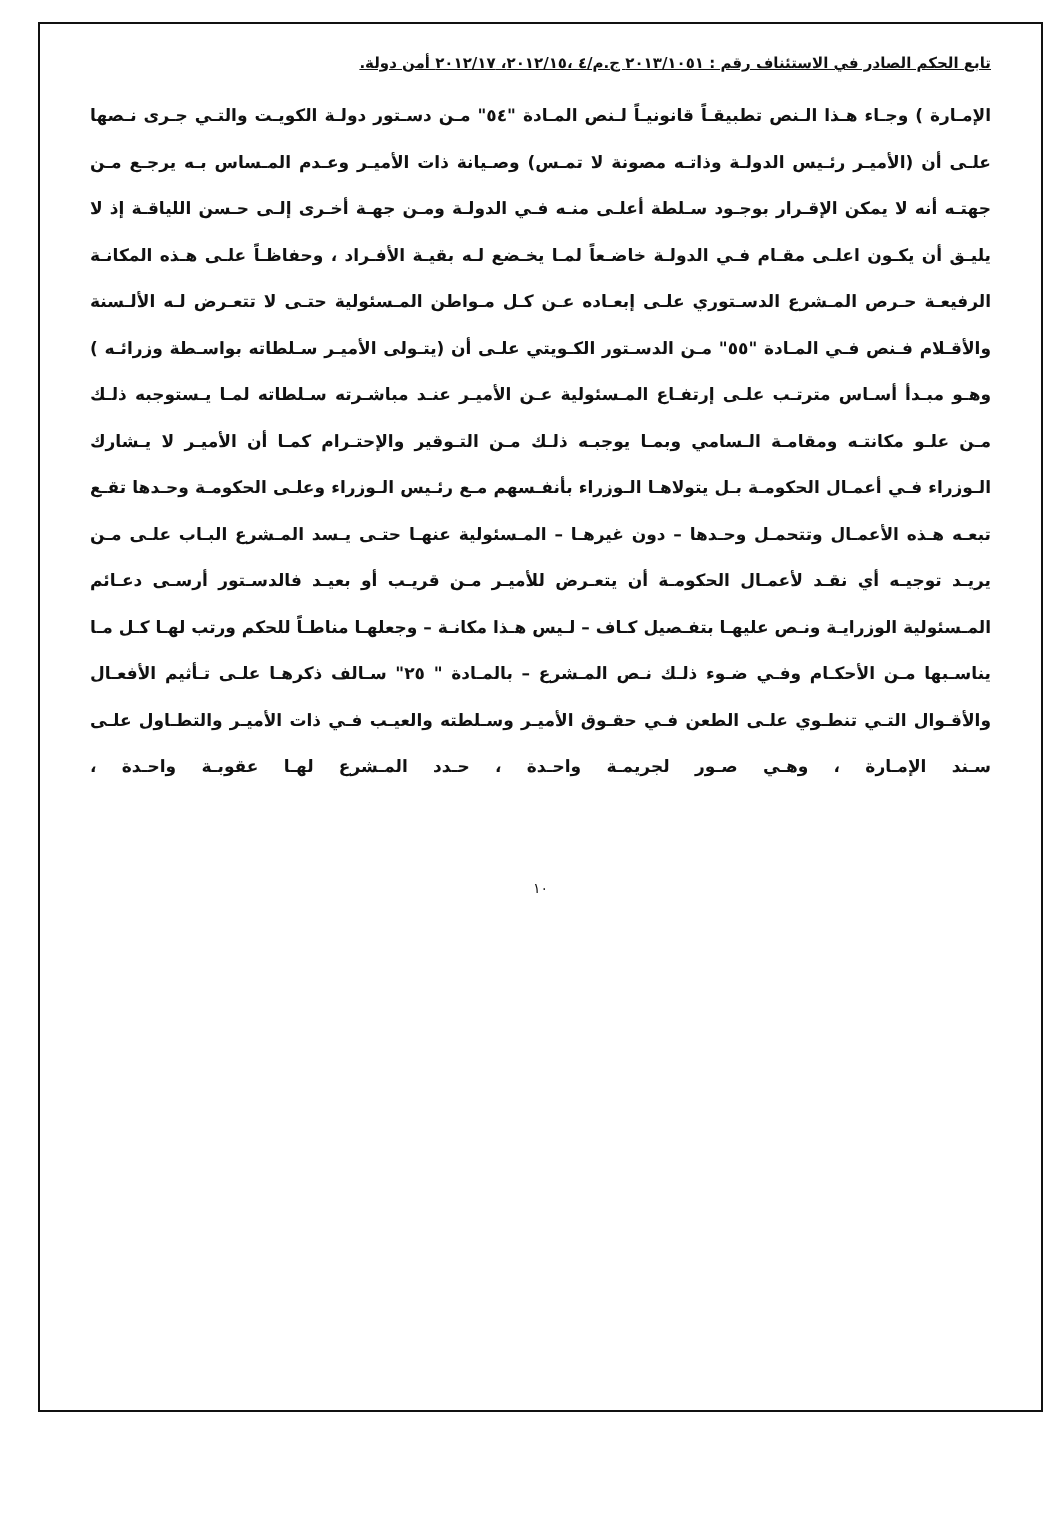تابع الحكم الصادر في الاستئناف رقم : ٢٠١٣/١٠٥١ ج.م/٤ ،٢٠١٢/١٥، ٢٠١٢/١٧ أمن دولة.
الإمـارة ) وجـاء هـذا الـنص تطبيقـاً قانونيـاً لـنص المـادة "٥٤" مـن دسـتور دولـة الكويـت والتـي جـرى نـصها علـى أن (الأميـر رئـيس الدولـة وذاتـه مصونة لا تمـس) وصـيانة ذات الأميـر وعـدم المـساس بـه يرجـع مـن جهتـه أنه لا يمكن الإقـرار بوجـود سـلطة أعلـى منـه فـي الدولـة ومـن جهـة أخـرى إلـى حـسن اللياقـة إذ لا يليـق أن يكـون اعلـى مقـام فـي الدولـة خاضـعاً لمـا يخـضع لـه بقيـة الأفـراد ، وحفاظـاً علـى هـذه المكانـة الرفيعـة حـرص المـشرع الدسـتوري علـى إبعـاده عـن كـل مـواطن المـسئولية حتـى لا تتعـرض لـه الألـسنة والأقـلام فـنص فـي المـادة "٥٥" مـن الدسـتور الكـويتي علـى أن (يتـولى الأميـر سـلطاته بواسـطة وزرائـه ) وهـو مبـدأ أسـاس مترتـب علـى إرتفـاع المـسئولية عـن الأميـر عنـد مباشـرته سـلطاته لمـا يـستوجبه ذلـك مـن علـو مكانتـه ومقامـة الـسامي وبمـا يوجبـه ذلـك مـن التـوقير والإحتـرام كمـا أن الأميـر لا يـشارك الـوزراء فـي أعمـال الحكومـة بـل يتولاهـا الـوزراء بأنفـسهم مـع رئـيس الـوزراء وعلـى الحكومـة وحـدها تقـع تبعـه هـذه الأعمـال وتتحمـل وحـدها – دون غيرهـا – المـسئولية عنهـا حتـى يـسد المـشرع البـاب علـى مـن يريـد توجيـه أي نقـد لأعمـال الحكومـة أن يتعـرض للأميـر مـن قريـب أو بعيـد فالدسـتور أرسـى دعـائم المـسئولية الوزرايـة ونـص عليهـا بتفـصيل كـاف – لـيس هـذا مكانـة – وجعلهـا مناطـاً للحكم ورتب لهـا كـل مـا يناسـبها مـن الأحكـام وفـي ضـوء ذلـك نـص المـشرع – بالمـادة " ٢٥" سـالف ذكرهـا علـى تـأثيم الأفعـال والأقـوال التـي تنطـوي علـى الطعن فـي حقـوق الأميـر وسـلطته والعيـب فـي ذات الأميـر والتطـاول علـى سـند الإمـارة ، وهـي صـور لجريمـة واحـدة ، حـدد المـشرع لهـا عقوبـة واحـدة ،
١٠